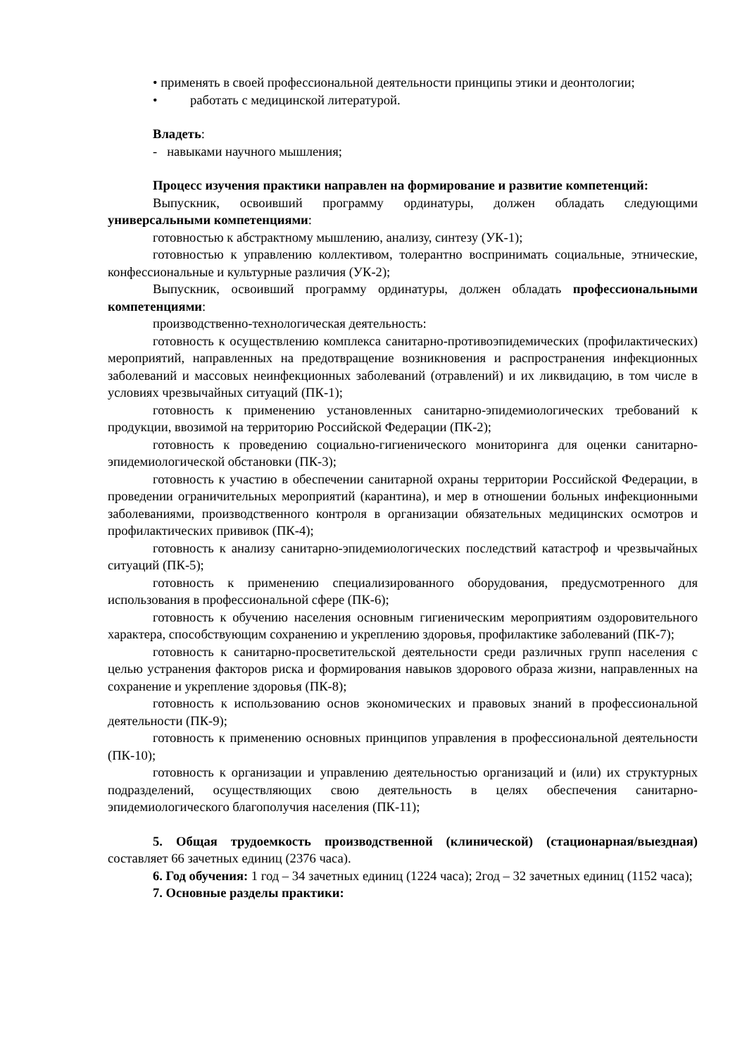• применять в своей профессиональной деятельности принципы этики и деонтологии;
• работать с медицинской литературой.
Владеть:
- навыками научного мышления;
Процесс изучения практики направлен на формирование и развитие компетенций:
Выпускник, освоивший программу ординатуры, должен обладать следующими универсальными компетенциями:
готовностью к абстрактному мышлению, анализу, синтезу (УК-1);
готовностью к управлению коллективом, толерантно воспринимать социальные, этнические, конфессиональные и культурные различия (УК-2);
Выпускник, освоивший программу ординатуры, должен обладать профессиональными компетенциями:
производственно-технологическая деятельность:
готовность к осуществлению комплекса санитарно-противоэпидемических (профилактических) мероприятий, направленных на предотвращение возникновения и распространения инфекционных заболеваний и массовых неинфекционных заболеваний (отравлений) и их ликвидацию, в том числе в условиях чрезвычайных ситуаций (ПК-1);
готовность к применению установленных санитарно-эпидемиологических требований к продукции, ввозимой на территорию Российской Федерации (ПК-2);
готовность к проведению социально-гигиенического мониторинга для оценки санитарно-эпидемиологической обстановки (ПК-3);
готовность к участию в обеспечении санитарной охраны территории Российской Федерации, в проведении ограничительных мероприятий (карантина), и мер в отношении больных инфекционными заболеваниями, производственного контроля в организации обязательных медицинских осмотров и профилактических прививок (ПК-4);
готовность к анализу санитарно-эпидемиологических последствий катастроф и чрезвычайных ситуаций (ПК-5);
готовность к применению специализированного оборудования, предусмотренного для использования в профессиональной сфере (ПК-6);
готовность к обучению населения основным гигиеническим мероприятиям оздоровительного характера, способствующим сохранению и укреплению здоровья, профилактике заболеваний (ПК-7);
готовность к санитарно-просветительской деятельности среди различных групп населения с целью устранения факторов риска и формирования навыков здорового образа жизни, направленных на сохранение и укрепление здоровья (ПК-8);
готовность к использованию основ экономических и правовых знаний в профессиональной деятельности (ПК-9);
готовность к применению основных принципов управления в профессиональной деятельности (ПК-10);
готовность к организации и управлению деятельностью организаций и (или) их структурных подразделений, осуществляющих свою деятельность в целях обеспечения санитарно-эпидемиологического благополучия населения (ПК-11);
5. Общая трудоемкость производственной (клинической) (стационарная/выездная) составляет 66 зачетных единиц (2376 часа).
6. Год обучения: 1 год – 34 зачетных единиц (1224 часа); 2год – 32 зачетных единиц (1152 часа);
7. Основные разделы практики: